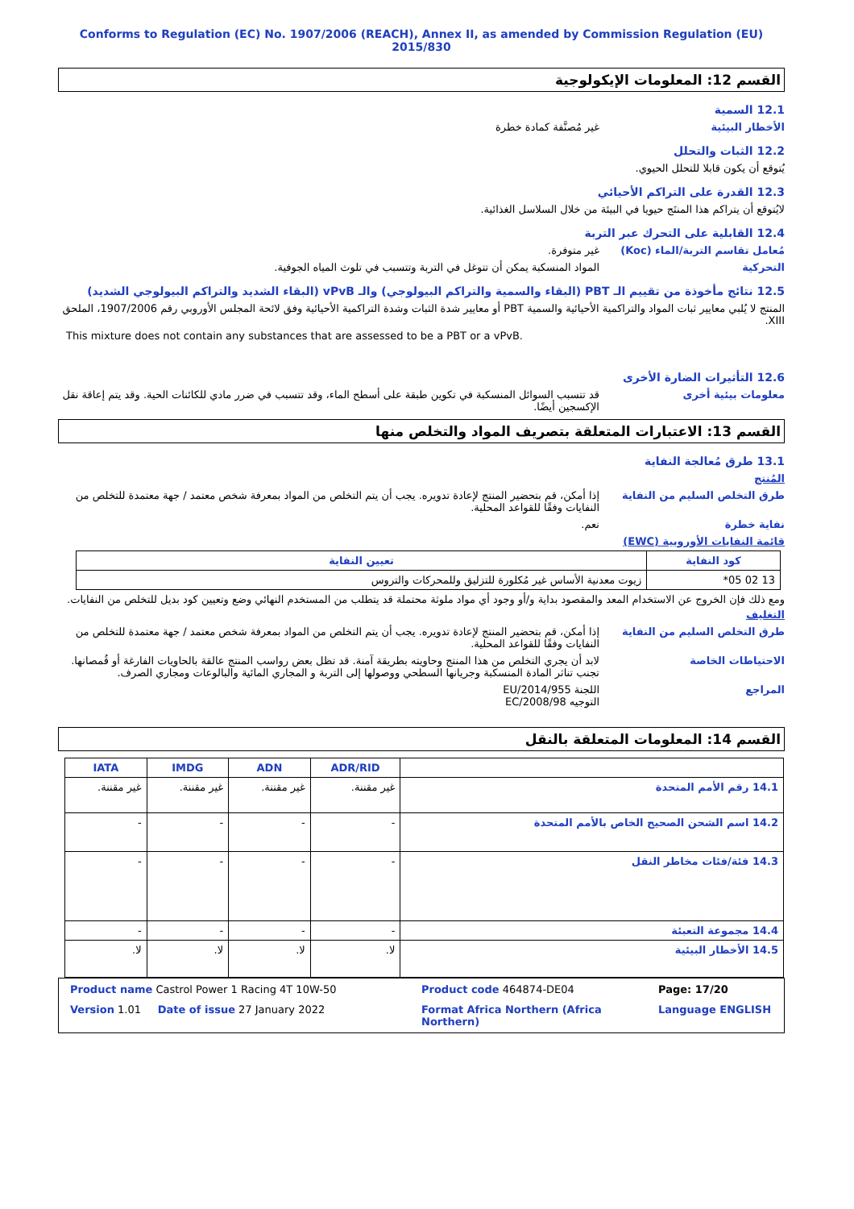Conforms to Regulation (EC) No. 1907/2006 (REACH), Annex II, as amended by Commission Regulation (EU) 2015/830
القسم 12: المعلومات الإيكولوجية
12.1 السمية
الأخطار البيئية غير مُصنَّفة كمادة خطرة
12.2 الثبات والتحلل
يُتوقع أن يكون قابلا للتحلل الحيوي.
12.3 القدرة على التراكم الأحيائي
لايُتوقع أن يتراكم هذا المنتَج حيويا في البيئة من خلال السلاسل الغذائية.
12.4 القابلية على التحرك عبر التربة
مُعامل تقاسم التربة/الماء (Koc)
غير متوفرة.
التحركية المواد المنسكبة يمكن أن تتوغل في التربة وتتسبب في تلوث المياه الجوفية.
12.5 نتائج مأخوذة من تقييم الـ PBT (البقاء والسمية والتراكم البيولوجي) والـ vPvB (البقاء الشديد والتراكم البيولوجي الشديد)
المنتج لا يُلبي معايير ثبات المواد والتراكمية الأحيائية والسمية PBT أو معايير شدة الثبات وشدة التراكمية الأحيائية وفق لائحة المجلس الأوروبي رقم 1907/2006، الملحق XIII.
This mixture does not contain any substances that are assessed to be a PBT or a vPvB.
12.6 التأثيرات الضارة الأخرى
معلومات بيئية أخرى قد تتسبب السوائل المنسكبة في تكوين طبقة على أسطح الماء، وقد تتسبب في ضرر مادي للكائنات الحية. وقد يتم إعاقة نقل الإكسجين أيضًا.
القسم 13: الاعتبارات المتعلقة بتصريف المواد والتخلص منها
13.1 طرق مُعالجة النفاية
المُنتج
طرق التخلص السليم من النفاية إذا أمكن، قم بتحضير المنتج لإعادة تدويره. يجب أن يتم التخلص من المواد بمعرفة شخص معتمد / جهة معتمدة للتخلص من النفايات وفقًا للقواعد المحلية.
نفاية خطرة نعم.
قائمة النفايات الأوروبية (EWC)
| كود النفاية | تعيين النفاية |
| --- | --- |
| 13 02 05* | زيوت معدنية الأساس غير مُكلورة للتزليق وللمحركات والتروس |
ومع ذلك فإن الخروج عن الاستخدام المعد والمقصود بداية و/أو وجود أي مواد ملوثة محتملة قد يتطلب من المستخدم النهائي وضع وتعيين كود بديل للتخلص من النفايات.
التغليف
طرق التخلص السليم من النفاية إذا أمكن، قم بتحضير المنتج لإعادة تدويره. يجب أن يتم التخلص من المواد بمعرفة شخص معتمد / جهة معتمدة للتخلص من النفايات وفقًا للقواعد المحلية.
الاحتياطات الخاصة لابد أن يجري التخلص من هذا المنتج وحاويته بطريقة آمنة. قد تظل بعض رواسب المنتج عالقة بالحاويات الفارغة أو قُمصانها. تجنب تناثر المادة المنسكبة وجريانها السطحي ووصولها إلى التربة و المجاري المائية والبالوعات ومجاري الصرف.
المراجع اللجنة EU/2014/955
التوجيه EC/2008/98
القسم 14: المعلومات المتعلقة بالنقل
| | ADR/RID | ADN | IMDG | IATA |
| --- | --- | --- | --- | --- |
| 14.1 رقم الأمم المتحدة | غير مقننة. | غير مقننة. | غير مقننة. | غير مقننة. |
| 14.2 اسم الشحن الصحيح الخاص بالأمم المتحدة | - | - | - | - |
| 14.3 فئة/فئات مخاطر النقل | - | - | - | - |
| 14.4 مجموعة التعبئة | - | - | - | - |
| 14.5 الأخطار البيئية | لا. | لا. | لا. | لا. |
Product name Castrol Power 1 Racing 4T 10W-50
Product code 464874-DE04
Page: 17/20
Version 1.01 Date of issue 27 January 2022
Format Africa Northern (Africa Northern)
Language ENGLISH